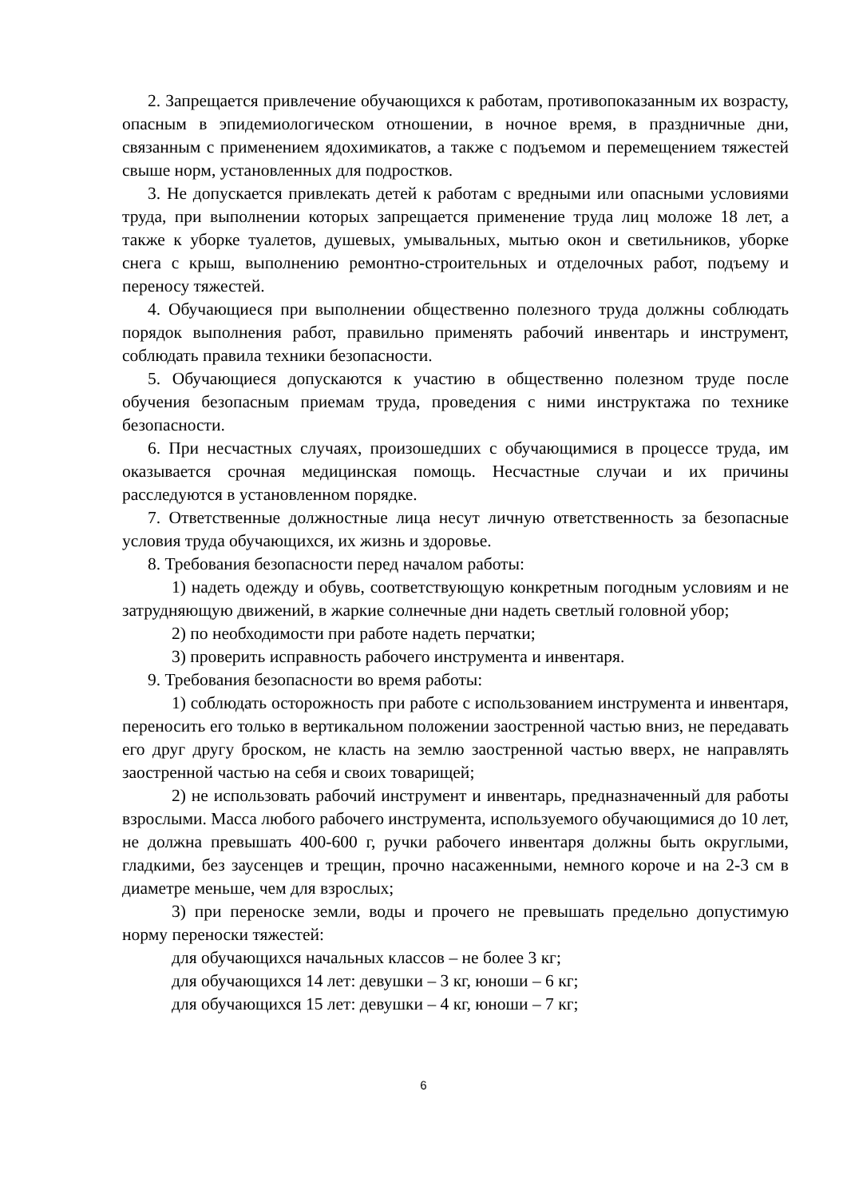2. Запрещается привлечение обучающихся к работам, противопоказанным их возрасту, опасным в эпидемиологическом отношении, в ночное время, в праздничные дни, связанным с применением ядохимикатов, а также с подъемом и перемещением тяжестей свыше норм, установленных для подростков.
3. Не допускается привлекать детей к работам с вредными или опасными условиями труда, при выполнении которых запрещается применение труда лиц моложе 18 лет, а также к уборке туалетов, душевых, умывальных, мытью окон и светильников, уборке снега с крыш, выполнению ремонтно-строительных и отделочных работ, подъему и переносу тяжестей.
4. Обучающиеся при выполнении общественно полезного труда должны соблюдать порядок выполнения работ, правильно применять рабочий инвентарь и инструмент, соблюдать правила техники безопасности.
5. Обучающиеся допускаются к участию в общественно полезном труде после обучения безопасным приемам труда, проведения с ними инструктажа по технике безопасности.
6. При несчастных случаях, произошедших с обучающимися в процессе труда, им оказывается срочная медицинская помощь. Несчастные случаи и их причины расследуются в установленном порядке.
7. Ответственные должностные лица несут личную ответственность за безопасные условия труда обучающихся, их жизнь и здоровье.
8. Требования безопасности перед началом работы:
1) надеть одежду и обувь, соответствующую конкретным погодным условиям и не затрудняющую движений, в жаркие солнечные дни надеть светлый головной убор;
2) по необходимости при работе надеть перчатки;
3) проверить исправность рабочего инструмента и инвентаря.
9. Требования безопасности во время работы:
1) соблюдать осторожность при работе с использованием инструмента и инвентаря, переносить его только в вертикальном положении заостренной частью вниз, не передавать его друг другу броском, не класть на землю заостренной частью вверх, не направлять заостренной частью на себя и своих товарищей;
2) не использовать рабочий инструмент и инвентарь, предназначенный для работы взрослыми. Масса любого рабочего инструмента, используемого обучающимися до 10 лет, не должна превышать 400-600 г, ручки рабочего инвентаря должны быть округлыми, гладкими, без заусенцев и трещин, прочно насаженными, немного короче и на 2-3 см в диаметре меньше, чем для взрослых;
3) при переноске земли, воды и прочего не превышать предельно допустимую норму переноски тяжестей:
для обучающихся начальных классов – не более 3 кг;
для обучающихся 14 лет: девушки – 3 кг, юноши – 6 кг;
для обучающихся 15 лет: девушки – 4 кг, юноши – 7 кг;
6